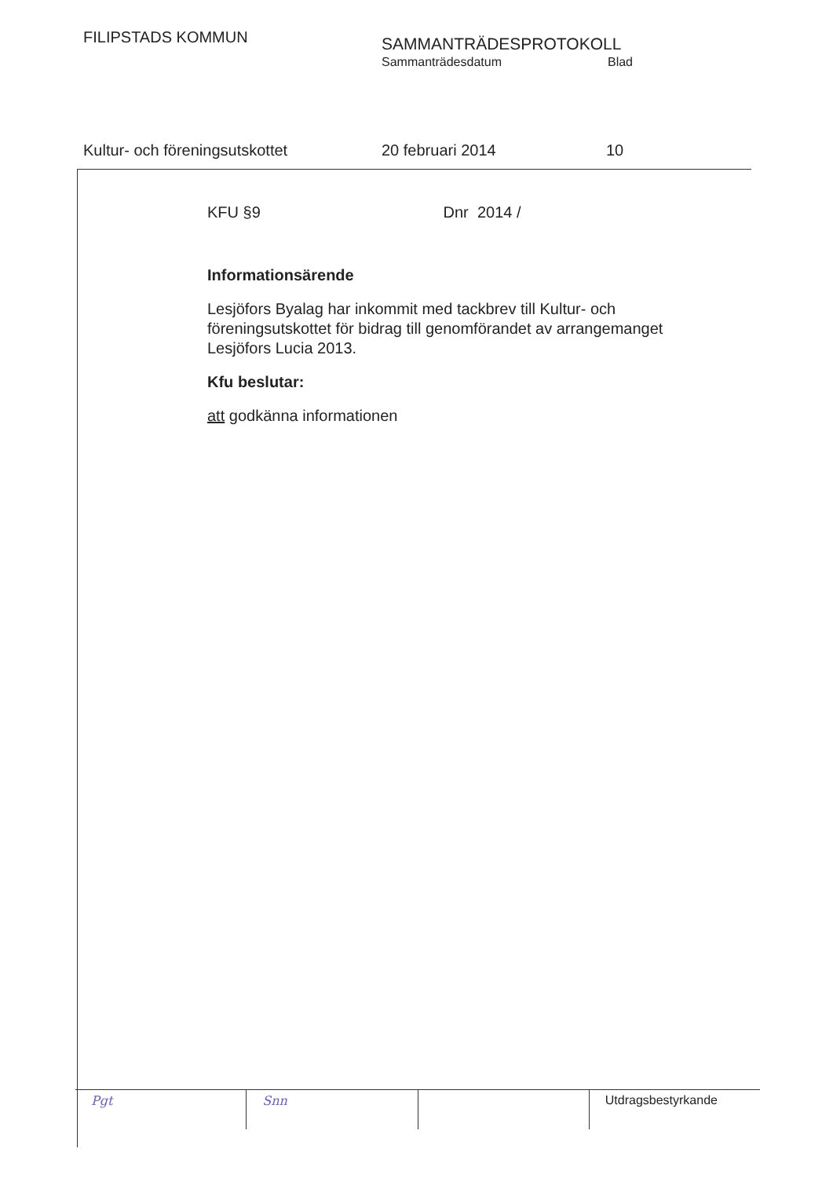FILIPSTADS KOMMUN SAMMANTRÄDESPROTOKOLL
Sammanträdesdatum Blad
Kultur- och föreningsutskottet 20 februari 2014 10
KFU §9 Dnr 2014 /
Informationsärende
Lesjöfors Byalag har inkommit med tackbrev till Kultur- och föreningsutskottet för bidrag till genomförandet av arrangemanget Lesjöfors Lucia 2013.
Kfu beslutar:
att godkänna informationen
Pgt Snn Utdragsbestyrkande